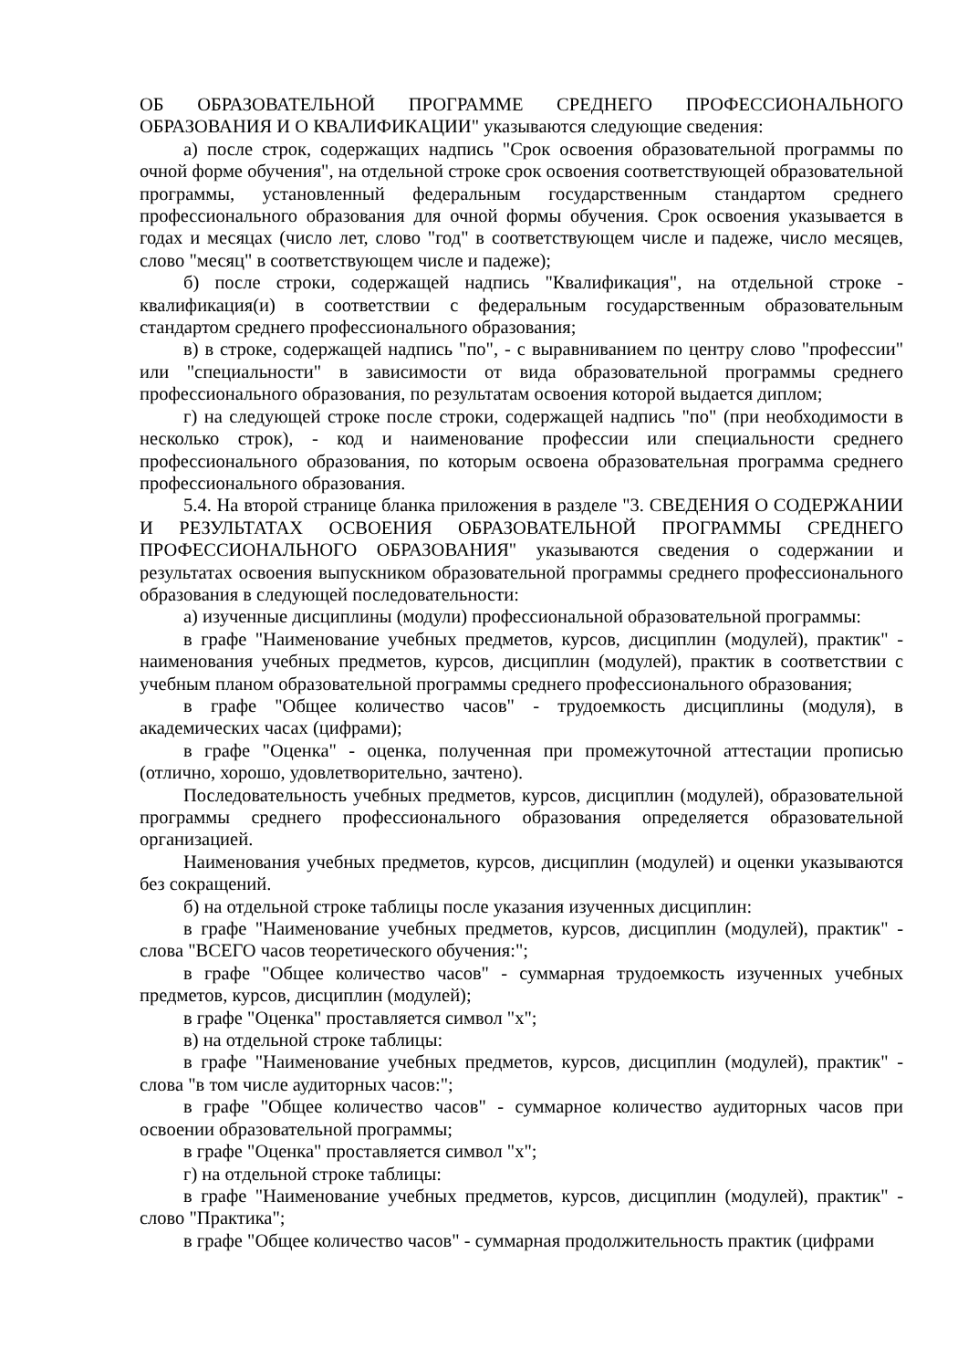ОБ ОБРАЗОВАТЕЛЬНОЙ ПРОГРАММЕ СРЕДНЕГО ПРОФЕССИОНАЛЬНОГО ОБРАЗОВАНИЯ И О КВАЛИФИКАЦИИ" указываются следующие сведения:
а) после строк, содержащих надпись "Срок освоения образовательной программы по очной форме обучения", на отдельной строке срок освоения соответствующей образовательной программы, установленный федеральным государственным стандартом среднего профессионального образования для очной формы обучения. Срок освоения указывается в годах и месяцах (число лет, слово "год" в соответствующем числе и падеже, число месяцев, слово "месяц" в соответствующем числе и падеже);
б) после строки, содержащей надпись "Квалификация", на отдельной строке - квалификация(и) в соответствии с федеральным государственным образовательным стандартом среднего профессионального образования;
в) в строке, содержащей надпись "по", - с выравниванием по центру слово "профессии" или "специальности" в зависимости от вида образовательной программы среднего профессионального образования, по результатам освоения которой выдается диплом;
г) на следующей строке после строки, содержащей надпись "по" (при необходимости в несколько строк), - код и наименование профессии или специальности среднего профессионального образования, по которым освоена образовательная программа среднего профессионального образования.
5.4. На второй странице бланка приложения в разделе "3. СВЕДЕНИЯ О СОДЕРЖАНИИ И РЕЗУЛЬТАТАХ ОСВОЕНИЯ ОБРАЗОВАТЕЛЬНОЙ ПРОГРАММЫ СРЕДНЕГО ПРОФЕССИОНАЛЬНОГО ОБРАЗОВАНИЯ" указываются сведения о содержании и результатах освоения выпускником образовательной программы среднего профессионального образования в следующей последовательности:
а) изученные дисциплины (модули) профессиональной образовательной программы:
в графе "Наименование учебных предметов, курсов, дисциплин (модулей), практик" - наименования учебных предметов, курсов, дисциплин (модулей), практик в соответствии с учебным планом образовательной программы среднего профессионального образования;
в графе "Общее количество часов" - трудоемкость дисциплины (модуля), в академических часах (цифрами);
в графе "Оценка" - оценка, полученная при промежуточной аттестации прописью (отлично, хорошо, удовлетворительно, зачтено).
Последовательность учебных предметов, курсов, дисциплин (модулей), образовательной программы среднего профессионального образования определяется образовательной организацией.
Наименования учебных предметов, курсов, дисциплин (модулей) и оценки указываются без сокращений.
б) на отдельной строке таблицы после указания изученных дисциплин:
в графе "Наименование учебных предметов, курсов, дисциплин (модулей), практик" - слова "ВСЕГО часов теоретического обучения:";
в графе "Общее количество часов" - суммарная трудоемкость изученных учебных предметов, курсов, дисциплин (модулей);
в графе "Оценка" проставляется символ "х";
в) на отдельной строке таблицы:
в графе "Наименование учебных предметов, курсов, дисциплин (модулей), практик" - слова "в том числе аудиторных часов:";
в графе "Общее количество часов" - суммарное количество аудиторных часов при освоении образовательной программы;
в графе "Оценка" проставляется символ "х";
г) на отдельной строке таблицы:
в графе "Наименование учебных предметов, курсов, дисциплин (модулей), практик" - слово "Практика";
в графе "Общее количество часов" - суммарная продолжительность практик (цифрами